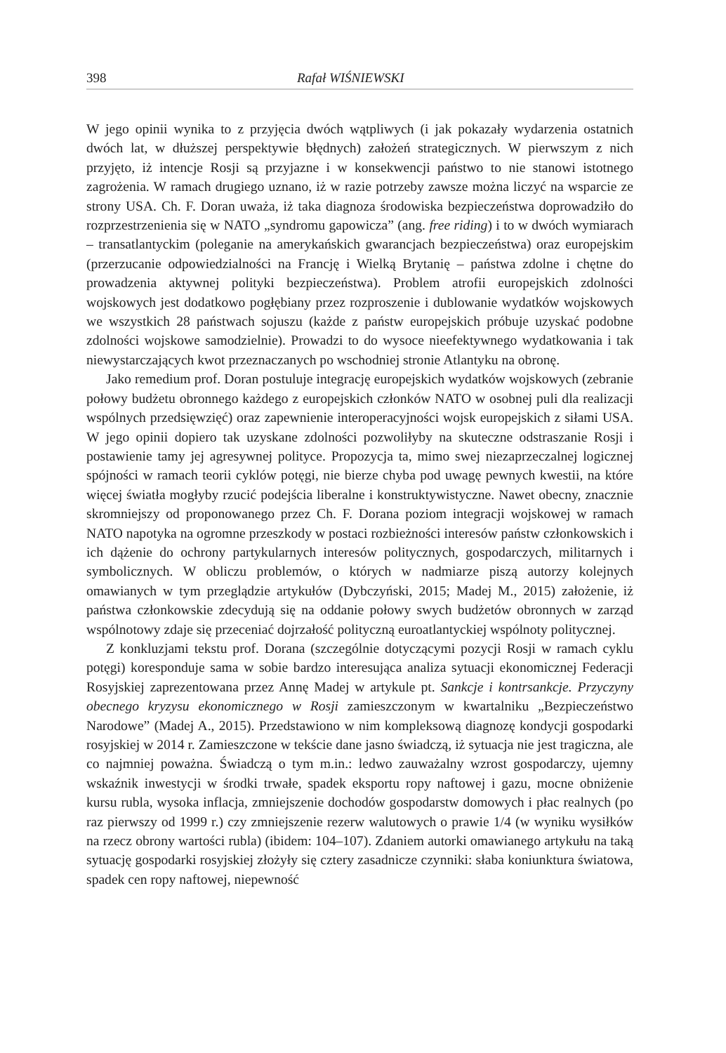398 Rafał WIŚNIEWSKI
W jego opinii wynika to z przyjęcia dwóch wątpliwych (i jak pokazały wydarzenia ostatnich dwóch lat, w dłuższej perspektywie błędnych) założeń strategicznych. W pierwszym z nich przyjęto, iż intencje Rosji są przyjazne i w konsekwencji państwo to nie stanowi istotnego zagrożenia. W ramach drugiego uznano, iż w razie potrzeby zawsze można liczyć na wsparcie ze strony USA. Ch. F. Doran uważa, iż taka diagnoza środowiska bezpieczeństwa doprowadziło do rozprzestrzenienia się w NATO „syndromu gapowicza” (ang. free riding) i to w dwóch wymiarach – transatlantyckim (poleganie na amerykańskich gwarancjach bezpieczeństwa) oraz europejskim (przerzucanie odpowiedzialności na Francję i Wielką Brytanię – państwa zdolne i chętne do prowadzenia aktywnej polityki bezpieczeństwa). Problem atrofii europejskich zdolności wojskowych jest dodatkowo pogłębiany przez rozproszenie i dublowanie wydatków wojskowych we wszystkich 28 państwach sojuszu (każde z państw europejskich próbuje uzyskać podobne zdolności wojskowe samodzielnie). Prowadzi to do wysoce nieefektywnego wydatkowania i tak niewystarczających kwot przeznaczanych po wschodniej stronie Atlantyku na obronę.
Jako remedium prof. Doran postuluje integrację europejskich wydatków wojskowych (zebranie połowy budżetu obronnego każdego z europejskich członków NATO w osobnej puli dla realizacji wspólnych przedsięwzięć) oraz zapewnienie interoperacyjności wojsk europejskich z siłami USA. W jego opinii dopiero tak uzyskane zdolności pozwoliłyby na skuteczne odstraszanie Rosji i postawienie tamy jej agresywnej polityce. Propozycja ta, mimo swej niezaprzeczalnej logicznej spójności w ramach teorii cyklów potęgi, nie bierze chyba pod uwagę pewnych kwestii, na które więcej światła mogłyby rzucić podejścia liberalne i konstruktywistyczne. Nawet obecny, znacznie skromniejszy od proponowanego przez Ch. F. Dorana poziom integracji wojskowej w ramach NATO napotyka na ogromne przeszkody w postaci rozbieżności interesów państw członkowskich i ich dążenie do ochrony partykularnych interesów politycznych, gospodarczych, militarnych i symbolicznych. W obliczu problemów, o których w nadmiarze piszą autorzy kolejnych omawianych w tym przeglądzie artykułów (Dybczyński, 2015; Madej M., 2015) założenie, iż państwa członkowskie zdecydują się na oddanie połowy swych budżetów obronnych w zarząd wspólnotowy zdaje się przeceniać dojrzałość polityczną euroatlantyckiej wspólnoty politycznej.
Z konkluzjami tekstu prof. Dorana (szczególnie dotyczącymi pozycji Rosji w ramach cyklu potęgi) koresponduje sama w sobie bardzo interesująca analiza sytuacji ekonomicznej Federacji Rosyjskiej zaprezentowana przez Annę Madej w artykule pt. Sankcje i kontrsankcje. Przyczyny obecnego kryzysu ekonomicznego w Rosji zamieszczonym w kwartalniku „Bezpieczeństwo Narodowe” (Madej A., 2015). Przedstawiono w nim kompleksową diagnozę kondycji gospodarki rosyjskiej w 2014 r. Zamieszczone w tekście dane jasno świadczą, iż sytuacja nie jest tragiczna, ale co najmniej poważna. Świadczą o tym m.in.: ledwo zauważalny wzrost gospodarczy, ujemny wskaźnik inwestycji w środki trwałe, spadek eksportu ropy naftowej i gazu, mocne obniżenie kursu rubla, wysoka inflacja, zmniejszenie dochodów gospodarstw domowych i płac realnych (po raz pierwszy od 1999 r.) czy zmniejszenie rezerw walutowych o prawie 1/4 (w wyniku wysiłków na rzecz obrony wartości rubla) (ibidem: 104–107). Zdaniem autorki omawianego artykułu na taką sytuację gospodarki rosyjskiej złożyły się cztery zasadnicze czynniki: słaba koniunktura światowa, spadek cen ropy naftowej, niepewność